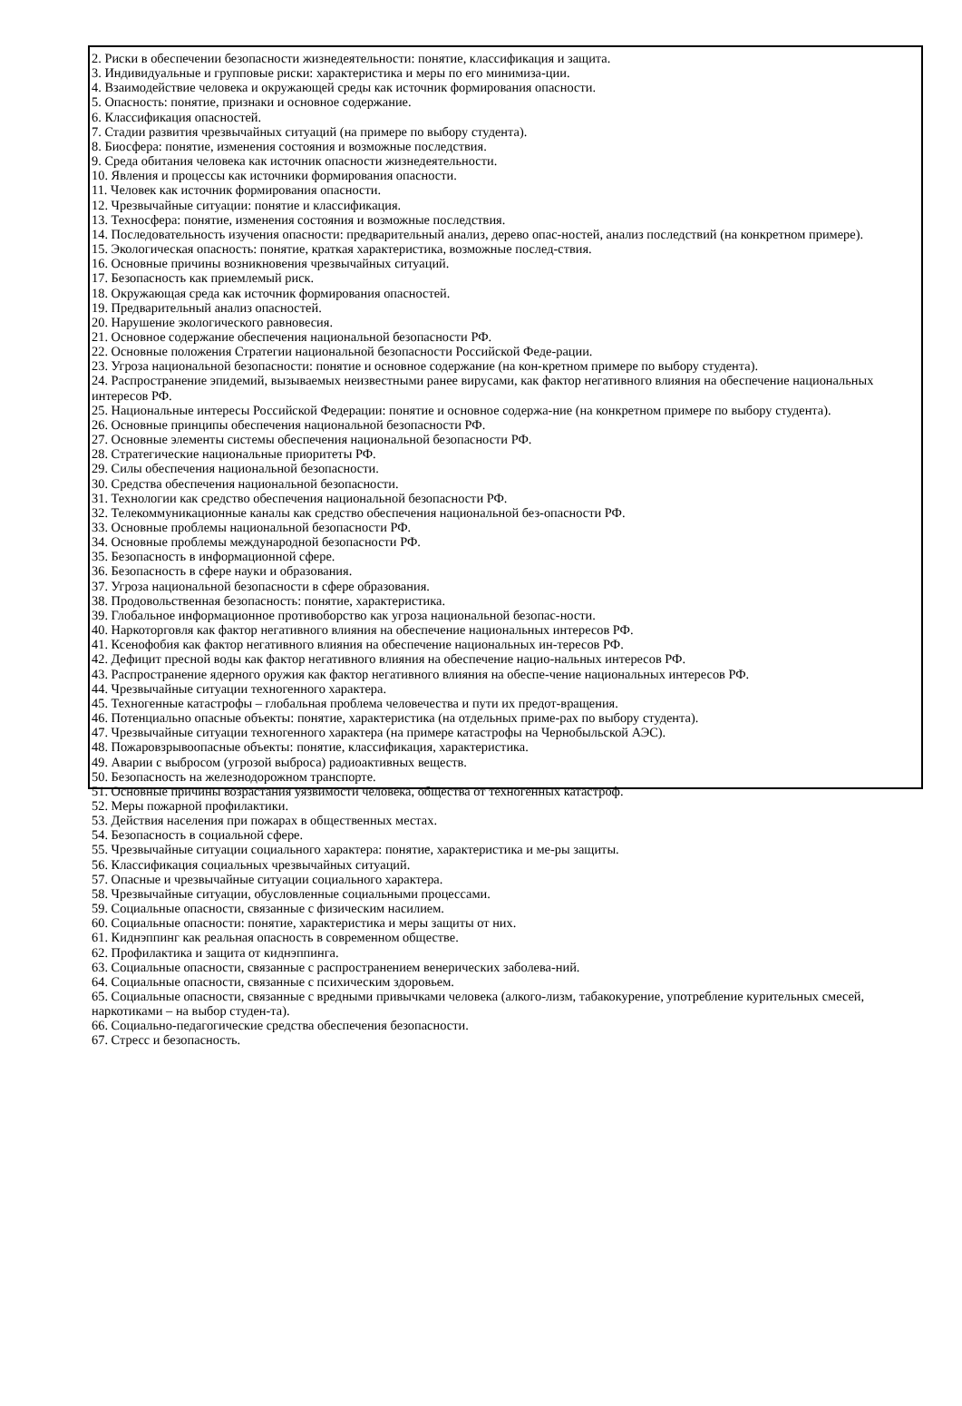2. Риски в обеспечении безопасности жизнедеятельности: понятие, классификация и защита.
3. Индивидуальные и групповые риски: характеристика и меры по его минимиза-ции.
4. Взаимодействие человека и окружающей среды как источник формирования опасности.
5. Опасность: понятие, признаки и основное содержание.
6. Классификация опасностей.
7. Стадии развития чрезвычайных ситуаций (на примере по выбору студента).
8. Биосфера: понятие, изменения состояния и возможные последствия.
9. Среда обитания человека как источник опасности жизнедеятельности.
10. Явления и процессы как источники формирования опасности.
11. Человек как источник формирования опасности.
12. Чрезвычайные ситуации: понятие и классификация.
13. Техносфера: понятие, изменения состояния и возможные последствия.
14. Последовательность изучения опасности: предварительный анализ, дерево опас-ностей, анализ последствий (на конкретном примере).
15. Экологическая опасность: понятие, краткая характеристика, возможные послед-ствия.
16. Основные причины возникновения чрезвычайных ситуаций.
17. Безопасность как приемлемый риск.
18. Окружающая среда как источник формирования опасностей.
19. Предварительный анализ опасностей.
20. Нарушение экологического равновесия.
21. Основное содержание обеспечения национальной безопасности РФ.
22. Основные положения Стратегии национальной безопасности Российской Феде-рации.
23. Угроза национальной безопасности: понятие и основное содержание (на кон-кретном примере по выбору студента).
24. Распространение эпидемий, вызываемых неизвестными ранее вирусами, как фактор негативного влияния на обеспечение национальных интересов РФ.
25. Национальные интересы Российской Федерации: понятие и основное содержа-ние (на конкретном примере по выбору студента).
26. Основные принципы обеспечения национальной безопасности РФ.
27. Основные элементы системы обеспечения национальной безопасности РФ.
28. Стратегические национальные приоритеты РФ.
29. Силы обеспечения национальной безопасности.
30. Средства обеспечения национальной безопасности.
31. Технологии как средство обеспечения национальной безопасности РФ.
32. Телекоммуникационные каналы как средство обеспечения национальной без-опасности РФ.
33. Основные проблемы национальной безопасности РФ.
34. Основные проблемы международной безопасности РФ.
35. Безопасность в информационной сфере.
36. Безопасность в сфере науки и образования.
37. Угроза национальной безопасности в сфере образования.
38. Продовольственная безопасность: понятие, характеристика.
39. Глобальное информационное противоборство как угроза национальной безопас-ности.
40. Наркоторговля как фактор негативного влияния на обеспечение национальных интересов РФ.
41. Ксенофобия как фактор негативного влияния на обеспечение национальных ин-тересов РФ.
42. Дефицит пресной воды как фактор негативного влияния на обеспечение нацио-нальных интересов РФ.
43. Распространение ядерного оружия как фактор негативного влияния на обеспе-чение национальных интересов РФ.
44. Чрезвычайные ситуации техногенного характера.
45. Техногенные катастрофы – глобальная проблема человечества и пути их предот-вращения.
46. Потенциально опасные объекты: понятие, характеристика (на отдельных приме-рах по выбору студента).
47. Чрезвычайные ситуации техногенного характера (на примере катастрофы на Чернобыльской АЭС).
48. Пожаровзрывоопасные объекты: понятие, классификация, характеристика.
49. Аварии с выбросом (угрозой выброса) радиоактивных веществ.
50. Безопасность на железнодорожном транспорте.
51. Основные причины возрастания уязвимости человека, общества от техногенных катастроф.
52. Меры пожарной профилактики.
53. Действия населения при пожарах в общественных местах.
54. Безопасность в социальной сфере.
55. Чрезвычайные ситуации социального характера: понятие, характеристика и ме-ры защиты.
56. Классификация социальных чрезвычайных ситуаций.
57. Опасные и чрезвычайные ситуации социального характера.
58. Чрезвычайные ситуации, обусловленные социальными процессами.
59. Социальные опасности, связанные с физическим насилием.
60. Социальные опасности: понятие, характеристика и меры защиты от них.
61. Киднэппинг как реальная опасность в современном обществе.
62. Профилактика и защита от киднэппинга.
63. Социальные опасности, связанные с распространением венерических заболева-ний.
64. Социальные опасности, связанные с психическим здоровьем.
65. Социальные опасности, связанные с вредными привычками человека (алкого-лизм, табакокурение, употребление курительных смесей, наркотиками – на выбор студен-та).
66. Социально-педагогические средства обеспечения безопасности.
67. Стресс и безопасность.